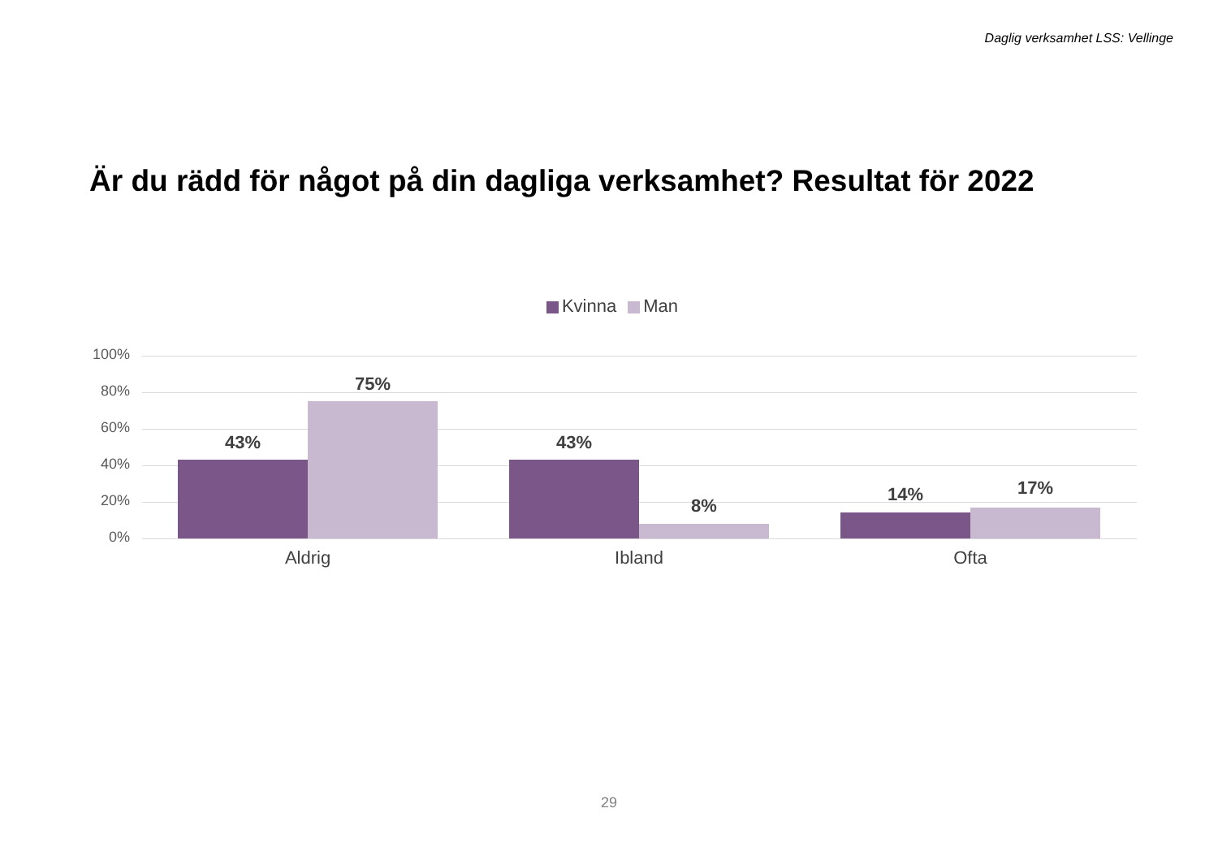Daglig verksamhet LSS: Vellinge
Är du rädd för något på din dagliga verksamhet? Resultat för 2022
Kvinna Man
100%
80%
60%
40%
20%
0%
43%
75%
43%
8%
14% 17%
Aldrig Ibland Ofta
29